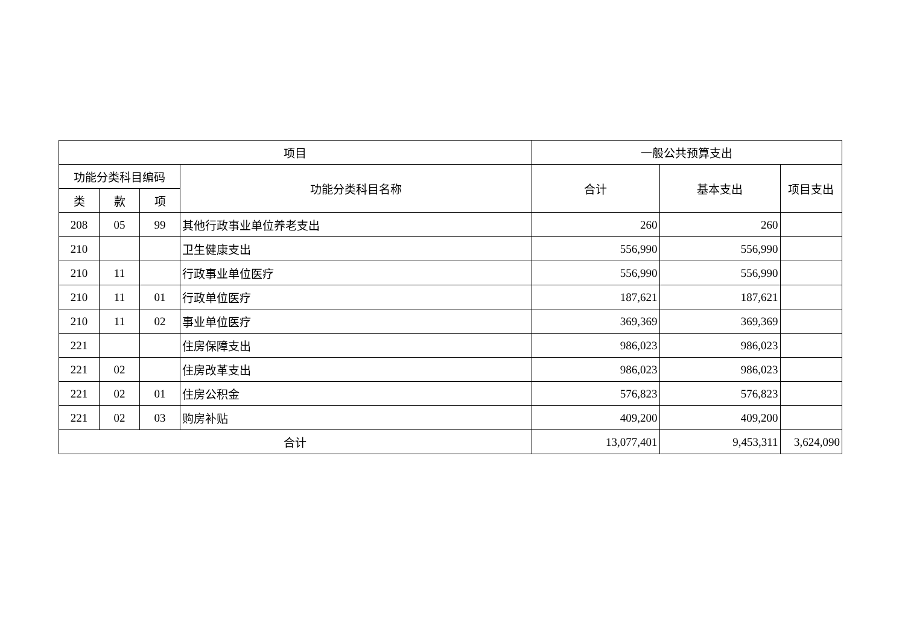| 项目 | | | | 一般公共预算支出 | | |
| --- | --- | --- | --- | --- | --- | --- |
| 功能分类科目编码 | | | 功能分类科目名称 | 合计 | 基本支出 | 项目支出 |
| 类 | 款 | 项 | | | | |
| 208 | 05 | 99 | 其他行政事业单位养老支出 | 260 | 260 | |
| 210 | | | 卫生健康支出 | 556,990 | 556,990 | |
| 210 | 11 | | 行政事业单位医疗 | 556,990 | 556,990 | |
| 210 | 11 | 01 | 行政单位医疗 | 187,621 | 187,621 | |
| 210 | 11 | 02 | 事业单位医疗 | 369,369 | 369,369 | |
| 221 | | | 住房保障支出 | 986,023 | 986,023 | |
| 221 | 02 | | 住房改革支出 | 986,023 | 986,023 | |
| 221 | 02 | 01 | 住房公积金 | 576,823 | 576,823 | |
| 221 | 02 | 03 | 购房补贴 | 409,200 | 409,200 | |
| 合计 | | | | 13,077,401 | 9,453,311 | 3,624,090 |